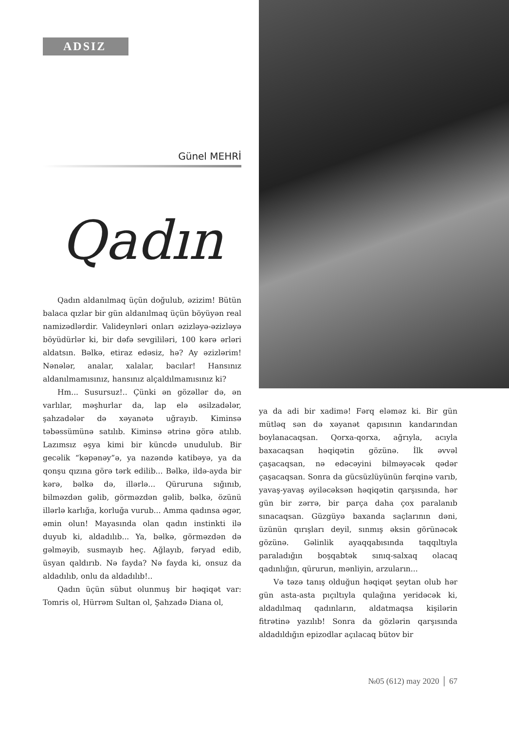ADSIZ
Günel MEHRİ
Qadın
Qadın aldanılmaq üçün doğulub, əzizim! Bütün balaca qızlar bir gün aldanılmaq üçün böyüyən real namizədlərdir. Valideynləri onları əzizləyə-əzizləyə böyüdürlər ki, bir dəfə sevgililəri, 100 kərə ərləri aldatsın. Bəlkə, etiraz edəsiz, hə? Ay əzizlərim! Nənələr, analar, xalalar, bacılar! Hansınız aldanılmamısınız, hansınız alçaldılmamısınız ki?
Hm... Susursuz!.. Çünki ən gözəllər də, ən varlılar, məşhurlar da, lap elə əsilzadələr, şahzadələr də xəyanətə uğrayıb. Kiminsə təbəssümünə satılıb. Kiminsə ətrinə görə atılıb. Lazımsız əşya kimi bir küncdə unudulub. Bir gecəlik “kəpənəy”ə, ya nazəndə katibəyə, ya da qonşu qızına görə tərk edilib... Bəlkə, ildə-ayda bir kərə, bəlkə də, illərlə... Qüruruna sığınıb, bilməzdən gəlib, görməzdən gəlib, bəlkə, özünü illərlə karlığa, korluğa vurub... Amma qadınsa əgər, əmin olun! Mayasında olan qadın instinkti ilə duyub ki, aldadılıb... Ya, bəlkə, görməzdən də gəlməyib, susmayıb heç. Ağlayıb, fəryad edib, üsyan qaldırıb. Nə fayda? Nə fayda ki, onsuz da aldadılıb, onlu da aldadılıb!..
Qadın üçün sübut olunmuş bir həqiqət var: Tomris ol, Hürrəm Sultan ol, Şahzadə Diana ol,
ya da adi bir xadimə! Fərq eləməz ki. Bir gün mütləq sən də xəyanət qapısının kandarından boylanacaqsan. Qorxa-qorxa, ağrıyla, acıyla baxacaqsan həqiqətin gözünə. İlk əvvəl çaşacaqsan, nə edəcəyini bilməyəcək qədər çaşacaqsan. Sonra da gücsüzlüyünün fərqinə varıb, yavaş-yavaş əyiləcəksən həqiqətin qarşısında, hər gün bir zərrə, bir parça daha çox paralanıb sınacaqsan. Güzgüyə baxanda saçlarının dəni, üzünün qırışları deyil, sınmış əksin görünəcək gözünə. Gəlinlik ayaq­qabısında taqqıltıyla paraladığın boşqabtək sınıq-salxaq olacaq qadınlığın, qürurun, mənliyin, arzuların...
Və təzə tanış olduğun həqiqət şeytan olub hər gün asta-asta pıçıltıyla qulağına yeridəcək ki, aldadılmaq qadınların, aldatmaqsa kişilərin fitrətinə yazılıb! Sonra da gözlərin qarşısında aldadıldığın epizodlar açılacaq bütov bir
№05 (612) may 2020 │ 67